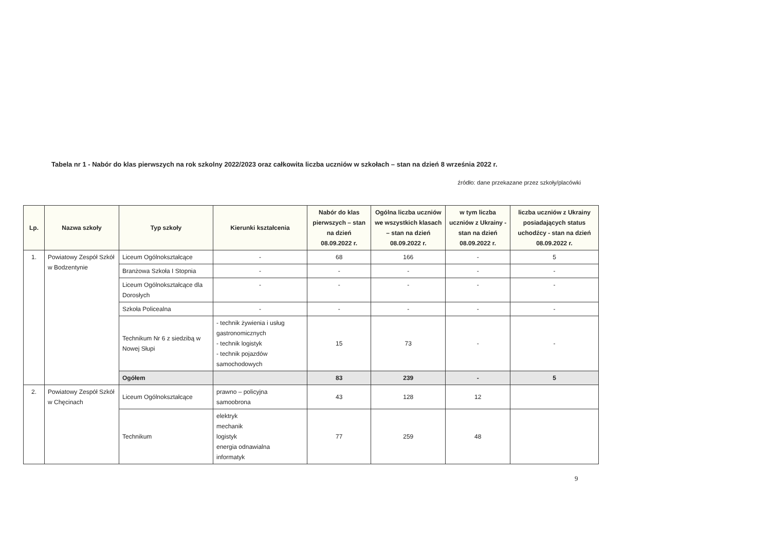Tabela nr 1 - Nabór do klas pierwszych na rok szkolny 2022/2023 oraz całkowita liczba uczniów w szkołach – stan na dzień 8 września 2022 r.
źródło: dane przekazane przez szkoły/placówki
| Lp. | Nazwa szkoły | Typ szkoły | Kierunki kształcenia | Nabór do klas pierwszych – stan na dzień 08.09.2022 r. | Ogólna liczba uczniów we wszystkich klasach – stan na dzień 08.09.2022 r. | w tym liczba uczniów z Ukrainy - stan na dzień 08.09.2022 r. | liczba uczniów z Ukrainy posiadających status uchodźcy - stan na dzień 08.09.2022 r. |
| --- | --- | --- | --- | --- | --- | --- | --- |
| 1. | Powiatowy Zespół Szkół w Bodzentynie | Liceum Ogólnokształcące | - | 68 | 166 | - | 5 |
| | | Branżowa Szkoła I Stopnia | - | - | - | - | - |
| | | Liceum Ogólnokształcące dla Dorosłych | - | - | - | - | - |
| | | Szkoła Policealna | - | - | - | - | - |
| | | Technikum Nr 6 z siedzibą w Nowej Słupi | - technik żywienia i usług gastronomicznych - technik logistyk - technik pojazdów samochodowych | 15 | 73 | - | - |
| | | Ogółem | | 83 | 239 | - | 5 |
| 2. | Powiatowy Zespół Szkół w Chęcinach | Liceum Ogólnokształcące | prawno – policyjna samoobrona | 43 | 128 | 12 | |
| | | Technikum | elektryk mechanik logistyk energia odnawialna informatyk | 77 | 259 | 48 | |
9